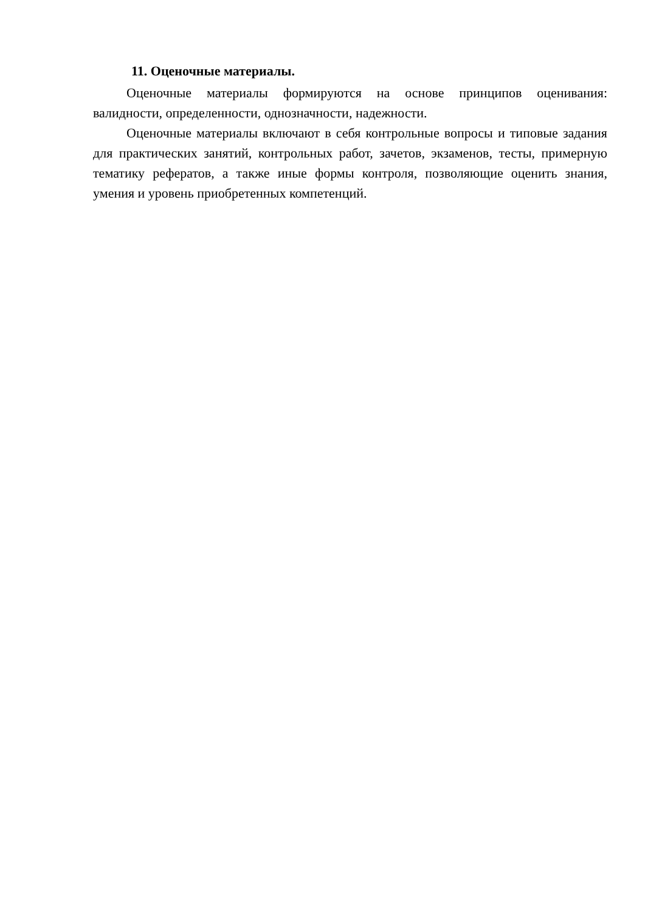11. Оценочные материалы.
Оценочные материалы формируются на основе принципов оценивания: валидности, определенности, однозначности, надежности.
Оценочные материалы включают в себя контрольные вопросы и типовые задания для практических занятий, контрольных работ, зачетов, экзаменов, тесты, примерную тематику рефератов, а также иные формы контроля, позволяющие оценить знания, умения и уровень приобретенных компетенций.